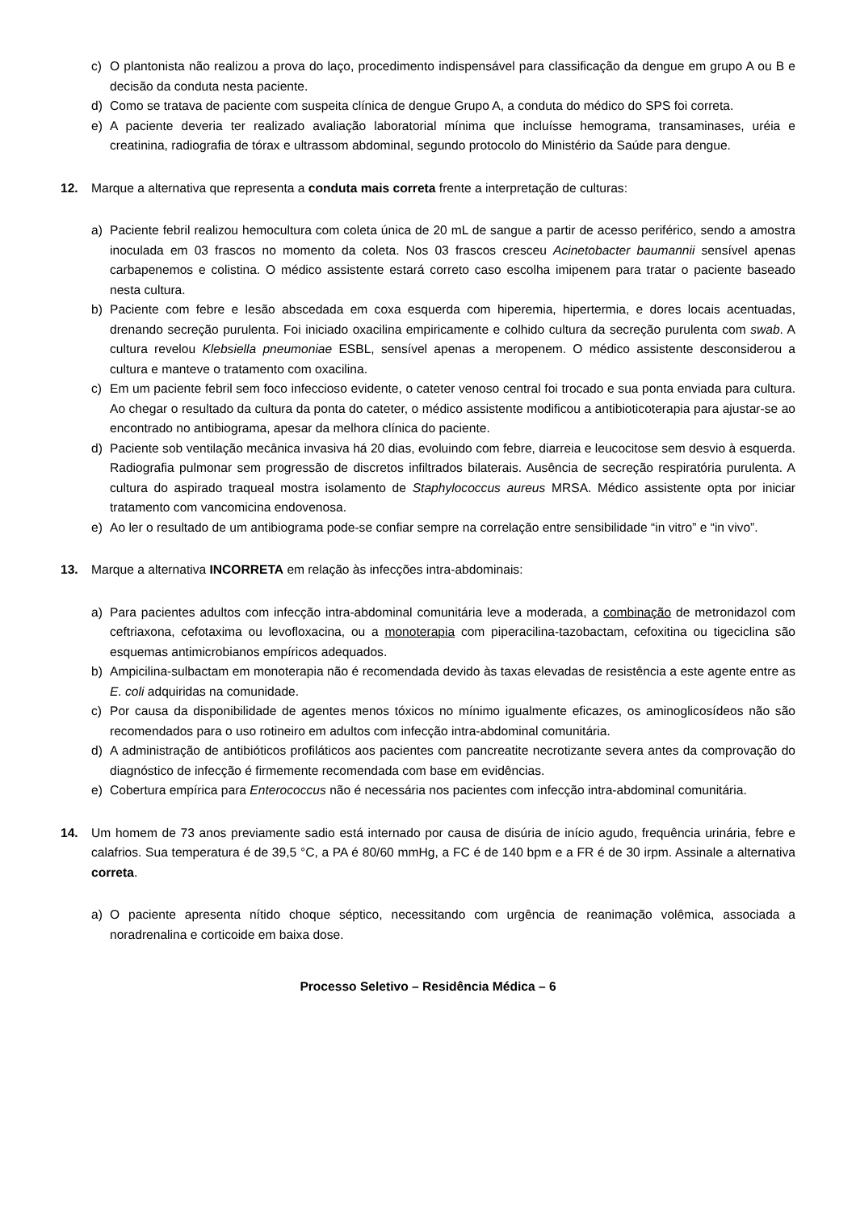c) O plantonista não realizou a prova do laço, procedimento indispensável para classificação da dengue em grupo A ou B e decisão da conduta nesta paciente.
d) Como se tratava de paciente com suspeita clínica de dengue Grupo A, a conduta do médico do SPS foi correta.
e) A paciente deveria ter realizado avaliação laboratorial mínima que incluísse hemograma, transaminases, uréia e creatinina, radiografia de tórax e ultrassom abdominal, segundo protocolo do Ministério da Saúde para dengue.
12. Marque a alternativa que representa a conduta mais correta frente a interpretação de culturas:
a) Paciente febril realizou hemocultura com coleta única de 20 mL de sangue a partir de acesso periférico, sendo a amostra inoculada em 03 frascos no momento da coleta. Nos 03 frascos cresceu Acinetobacter baumannii sensível apenas carbapenemos e colistina. O médico assistente estará correto caso escolha imipenem para tratar o paciente baseado nesta cultura.
b) Paciente com febre e lesão abscedada em coxa esquerda com hiperemia, hipertermia, e dores locais acentuadas, drenando secreção purulenta. Foi iniciado oxacilina empiricamente e colhido cultura da secreção purulenta com swab. A cultura revelou Klebsiella pneumoniae ESBL, sensível apenas a meropenem. O médico assistente desconsiderou a cultura e manteve o tratamento com oxacilina.
c) Em um paciente febril sem foco infeccioso evidente, o cateter venoso central foi trocado e sua ponta enviada para cultura. Ao chegar o resultado da cultura da ponta do cateter, o médico assistente modificou a antibioticoterapia para ajustar-se ao encontrado no antibiograma, apesar da melhora clínica do paciente.
d) Paciente sob ventilação mecânica invasiva há 20 dias, evoluindo com febre, diarreia e leucocitose sem desvio à esquerda. Radiografia pulmonar sem progressão de discretos infiltrados bilaterais. Ausência de secreção respiratória purulenta. A cultura do aspirado traqueal mostra isolamento de Staphylococcus aureus MRSA. Médico assistente opta por iniciar tratamento com vancomicina endovenosa.
e) Ao ler o resultado de um antibiograma pode-se confiar sempre na correlação entre sensibilidade “in vitro” e “in vivo”.
13. Marque a alternativa INCORRETA em relação às infecções intra-abdominais:
a) Para pacientes adultos com infecção intra-abdominal comunitária leve a moderada, a combinação de metronidazol com ceftriaxona, cefotaxima ou levofloxacina, ou a monoterapia com piperacilina-tazobactam, cefoxitina ou tigeciclina são esquemas antimicrobianos empíricos adequados.
b) Ampicilina-sulbactam em monoterapia não é recomendada devido às taxas elevadas de resistência a este agente entre as E. coli adquiridas na comunidade.
c) Por causa da disponibilidade de agentes menos tóxicos no mínimo igualmente eficazes, os aminoglicosídeos não são recomendados para o uso rotineiro em adultos com infecção intra-abdominal comunitária.
d) A administração de antibióticos profiláticos aos pacientes com pancreatite necrotizante severa antes da comprovação do diagnóstico de infecção é firmemente recomendada com base em evidências.
e) Cobertura empírica para Enterococcus não é necessária nos pacientes com infecção intra-abdominal comunitária.
14. Um homem de 73 anos previamente sadio está internado por causa de disúria de início agudo, frequência urinária, febre e calafrios. Sua temperatura é de 39,5 °C, a PA é 80/60 mmHg, a FC é de 140 bpm e a FR é de 30 irpm. Assinale a alternativa correta.
a) O paciente apresenta nítido choque séptico, necessitando com urgência de reanimação volêmica, associada a noradrenalina e corticoide em baixa dose.
Processo Seletivo – Residência Médica – 6